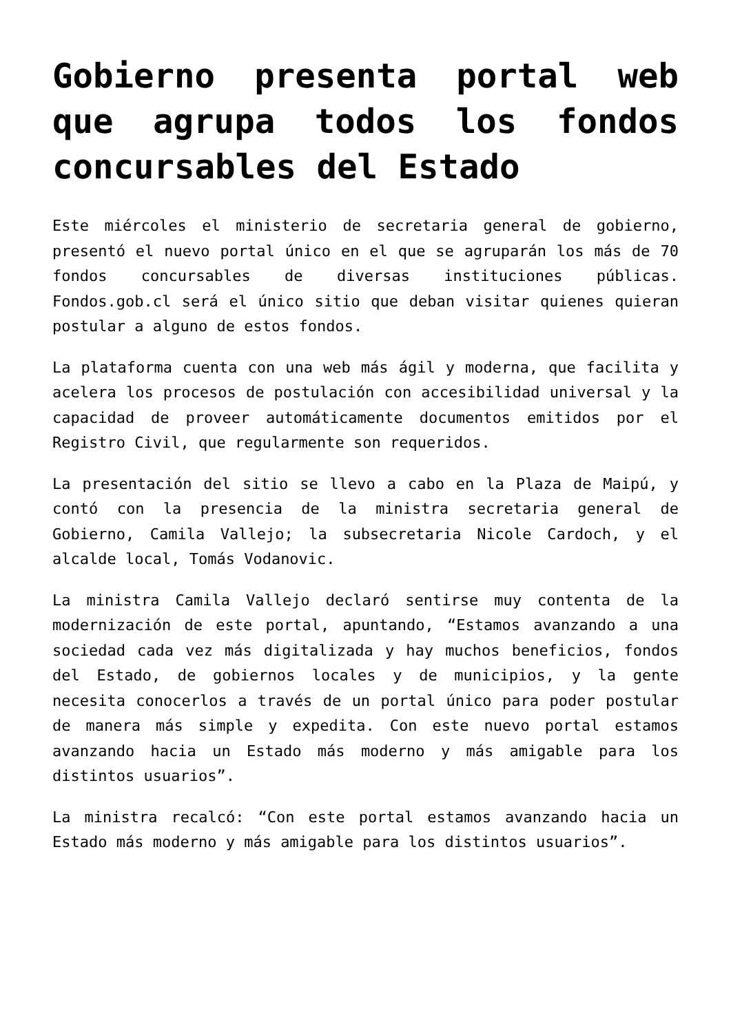Gobierno presenta portal web que agrupa todos los fondos concursables del Estado
Este miércoles el ministerio de secretaria general de gobierno, presentó el nuevo portal único en el que se agruparán los más de 70 fondos concursables de diversas instituciones públicas. Fondos.gob.cl será el único sitio que deban visitar quienes quieran postular a alguno de estos fondos.
La plataforma cuenta con una web más ágil y moderna, que facilita y acelera los procesos de postulación con accesibilidad universal y la capacidad de proveer automáticamente documentos emitidos por el Registro Civil, que regularmente son requeridos.
La presentación del sitio se llevo a cabo en la Plaza de Maipú, y contó con la presencia de la ministra secretaria general de Gobierno, Camila Vallejo; la subsecretaria Nicole Cardoch, y el alcalde local, Tomás Vodanovic.
La ministra Camila Vallejo declaró sentirse muy contenta de la modernización de este portal, apuntando, “Estamos avanzando a una sociedad cada vez más digitalizada y hay muchos beneficios, fondos del Estado, de gobiernos locales y de municipios, y la gente necesita conocerlos a través de un portal único para poder postular de manera más simple y expedita. Con este nuevo portal estamos avanzando hacia un Estado más moderno y más amigable para los distintos usuarios”.
La ministra recalcó: “Con este portal estamos avanzando hacia un Estado más moderno y más amigable para los distintos usuarios”.